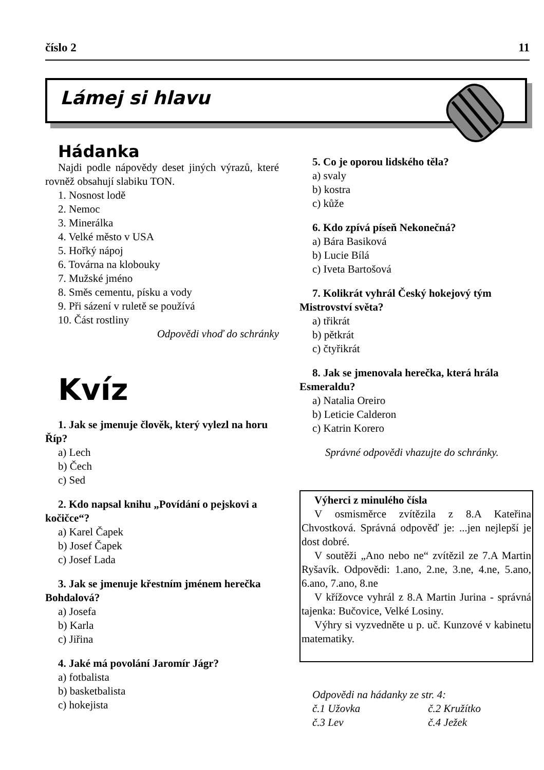číslo 2 11
Lámej si hlavu
Hádanka
Najdi podle nápovědy deset jiných výrazů, které rovněž obsahují slabiku TON.
1. Nosnost lodě
2. Nemoc
3. Minerálka
4. Velké město v USA
5. Hořký nápoj
6. Továrna na klobouky
7. Mužské jméno
8. Směs cementu, písku a vody
9. Při sázení v ruletě se používá
10. Část rostliny
Odpovědi vhoď do schránky
Kvíz
1. Jak se jmenuje člověk, který vylezl na horu Říp?
a) Lech
b) Čech
c) Sed
2. Kdo napsal knihu „Povídání o pejskovi a kočičce“?
a) Karel Čapek
b) Josef Čapek
c) Josef Lada
3. Jak se jmenuje křestním jménem herečka Bohdalová?
a) Josefa
b) Karla
c) Jiřina
4. Jaké má povolání Jaromír Jágr?
a) fotbalista
b) basketbalista
c) hokejista
5. Co je oporou lidského těla?
a) svaly
b) kostra
c) kůže
6. Kdo zpívá píseň Nekonečná?
a) Bára Basiková
b) Lucie Bílá
c) Iveta Bartošová
7. Kolikrát vyhrál Český hokejový tým Mistrovství světa?
a) třikrát
b) pětkrát
c) čtyřikrát
8. Jak se jmenovala herečka, která hrála Esmeraldu?
a) Natalia Oreiro
b) Leticie Calderon
c) Katrin Korero
Správné odpovědi vhazujte do schránky.
Výherci z minulého čísla
V osmisměrce zvítězila z 8.A Kateřina Chvostková. Správná odpověď je: ...jen nejlepší je dost dobré.
V soutěži „Ano nebo ne“ zvítězil ze 7.A Martin Ryšavík. Odpovědi: 1.ano, 2.ne, 3.ne, 4.ne, 5.ano, 6.ano, 7.ano, 8.ne
V křížovce vyhrál z 8.A Martin Jurina - správná tajenka: Bučovice, Velké Losiny.
Výhry si vyzvedněte u p. uč. Kunzové v kabinetu matematiky.
Odpovědi na hádanky ze str. 4:
č.1 Užovka č.2 Kružítko
č.3 Lev č.4 Ježek